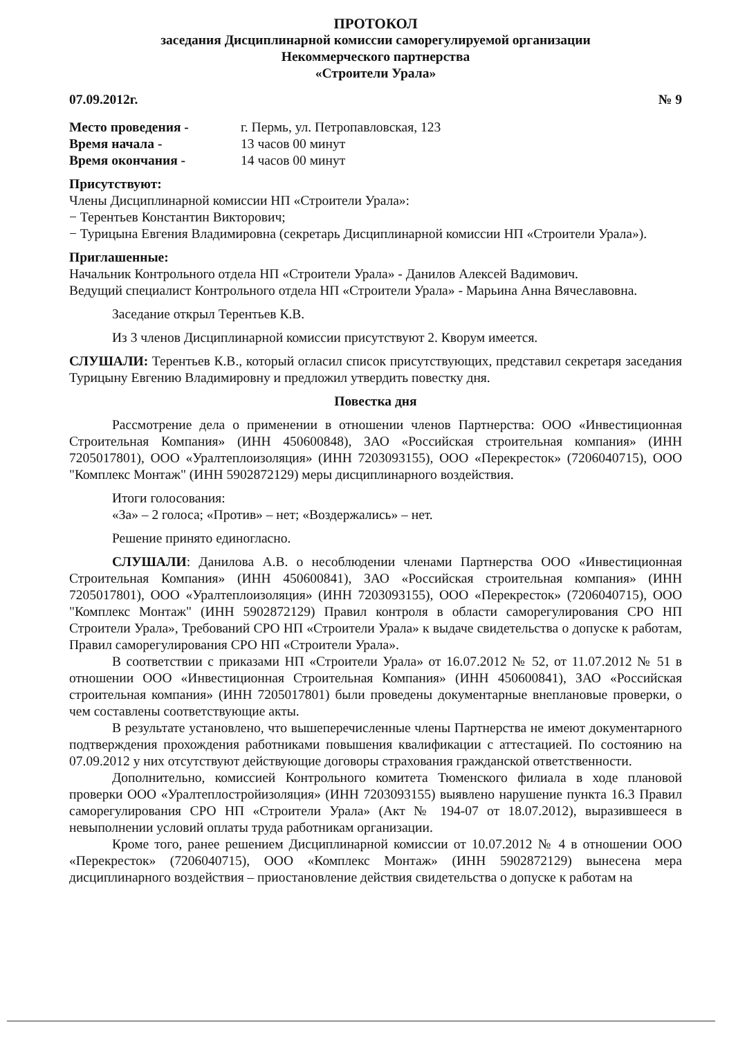ПРОТОКОЛ
заседания Дисциплинарной комиссии саморегулируемой организации
Некоммерческого партнерства
«Строители Урала»
07.09.2012г. № 9
Место проведения - г. Пермь, ул. Петропавловская, 123
Время начала - 13 часов 00 минут
Время окончания - 14 часов 00 минут
Присутствуют:
Члены Дисциплинарной комиссии НП «Строители Урала»:
− Терентьев Константин Викторович;
− Турицына Евгения Владимировна (секретарь Дисциплинарной комиссии НП «Строители Урала»).
Приглашенные:
Начальник Контрольного отдела НП «Строители Урала» - Данилов Алексей Вадимович.
Ведущий специалист Контрольного отдела НП «Строители Урала» - Марьина Анна Вячеславовна.
Заседание открыл Терентьев К.В.
Из 3 членов Дисциплинарной комиссии присутствуют 2. Кворум имеется.
СЛУШАЛИ: Терентьев К.В., который огласил список присутствующих, представил секретаря заседания Турицыну Евгению Владимировну и предложил утвердить повестку дня.
Повестка дня
Рассмотрение дела о применении в отношении членов Партнерства: ООО «Инвестиционная Строительная Компания» (ИНН 450600848), ЗАО «Российская строительная компания» (ИНН 7205017801), ООО «Уралтеплоизоляция» (ИНН 7203093155), ООО «Перекресток» (7206040715), ООО "Комплекс Монтаж" (ИНН 5902872129) меры дисциплинарного воздействия.
Итоги голосования:
«За» – 2 голоса; «Против» – нет; «Воздержались» – нет.
Решение принято единогласно.
СЛУШАЛИ: Данилова А.В. о несоблюдении членами Партнерства ООО «Инвестиционная Строительная Компания» (ИНН 450600841), ЗАО «Российская строительная компания» (ИНН 7205017801), ООО «Уралтеплоизоляция» (ИНН 7203093155), ООО «Перекресток» (7206040715), ООО "Комплекс Монтаж" (ИНН 5902872129) Правил контроля в области саморегулирования СРО НП Строители Урала», Требований СРО НП «Строители Урала» к выдаче свидетельства о допуске к работам, Правил саморегулирования СРО НП «Строители Урала».
В соответствии с приказами НП «Строители Урала» от 16.07.2012 № 52, от 11.07.2012 № 51 в отношении ООО «Инвестиционная Строительная Компания» (ИНН 450600841), ЗАО «Российская строительная компания» (ИНН 7205017801) были проведены документарные внеплановые проверки, о чем составлены соответствующие акты.
В результате установлено, что вышеперечисленные члены Партнерства не имеют документарного подтверждения прохождения работниками повышения квалификации с аттестацией. По состоянию на 07.09.2012 у них отсутствуют действующие договоры страхования гражданской ответственности.
Дополнительно, комиссией Контрольного комитета Тюменского филиала в ходе плановой проверки ООО «Уралтеплостройизоляция» (ИНН 7203093155) выявлено нарушение пункта 16.3 Правил саморегулирования СРО НП «Строители Урала» (Акт № 194-07 от 18.07.2012), выразившееся в невыполнении условий оплаты труда работникам организации.
Кроме того, ранее решением Дисциплинарной комиссии от 10.07.2012 № 4 в отношении ООО «Перекресток» (7206040715), ООО «Комплекс Монтаж» (ИНН 5902872129) вынесена мера дисциплинарного воздействия – приостановление действия свидетельства о допуске к работам на